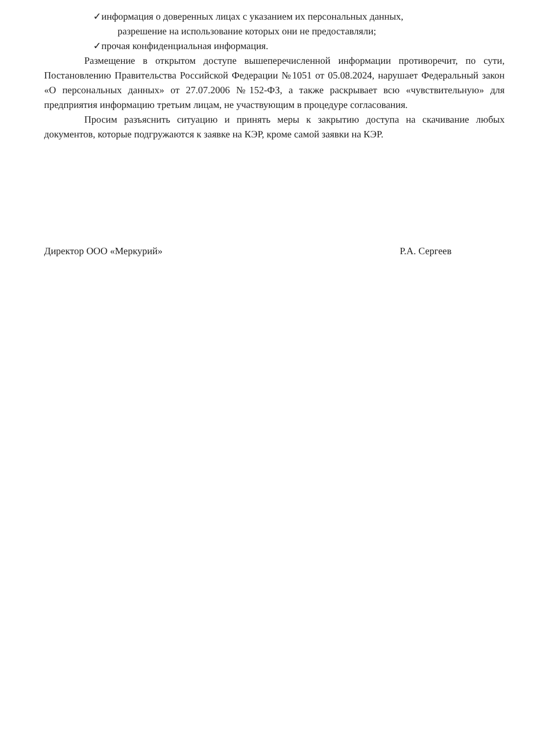✓информация о доверенных лицах с указанием их персональных данных,
разрешение на использование которых они не предоставляли;
✓прочая конфиденциальная информация.
Размещение в открытом доступе вышеперечисленной информации противоречит, по сути, Постановлению Правительства Российской Федерации №1051 от 05.08.2024, нарушает Федеральный закон «О персональных данных» от 27.07.2006 №152-ФЗ, а также раскрывает всю «чувствительную» для предприятия информацию третьим лицам, не участвующим в процедуре согласования.
Просим разъяснить ситуацию и принять меры к закрытию доступа на скачивание любых документов, которые подгружаются к заявке на КЭР, кроме самой заявки на КЭР.
Директор ООО «Меркурий» Р.А. Сергеев